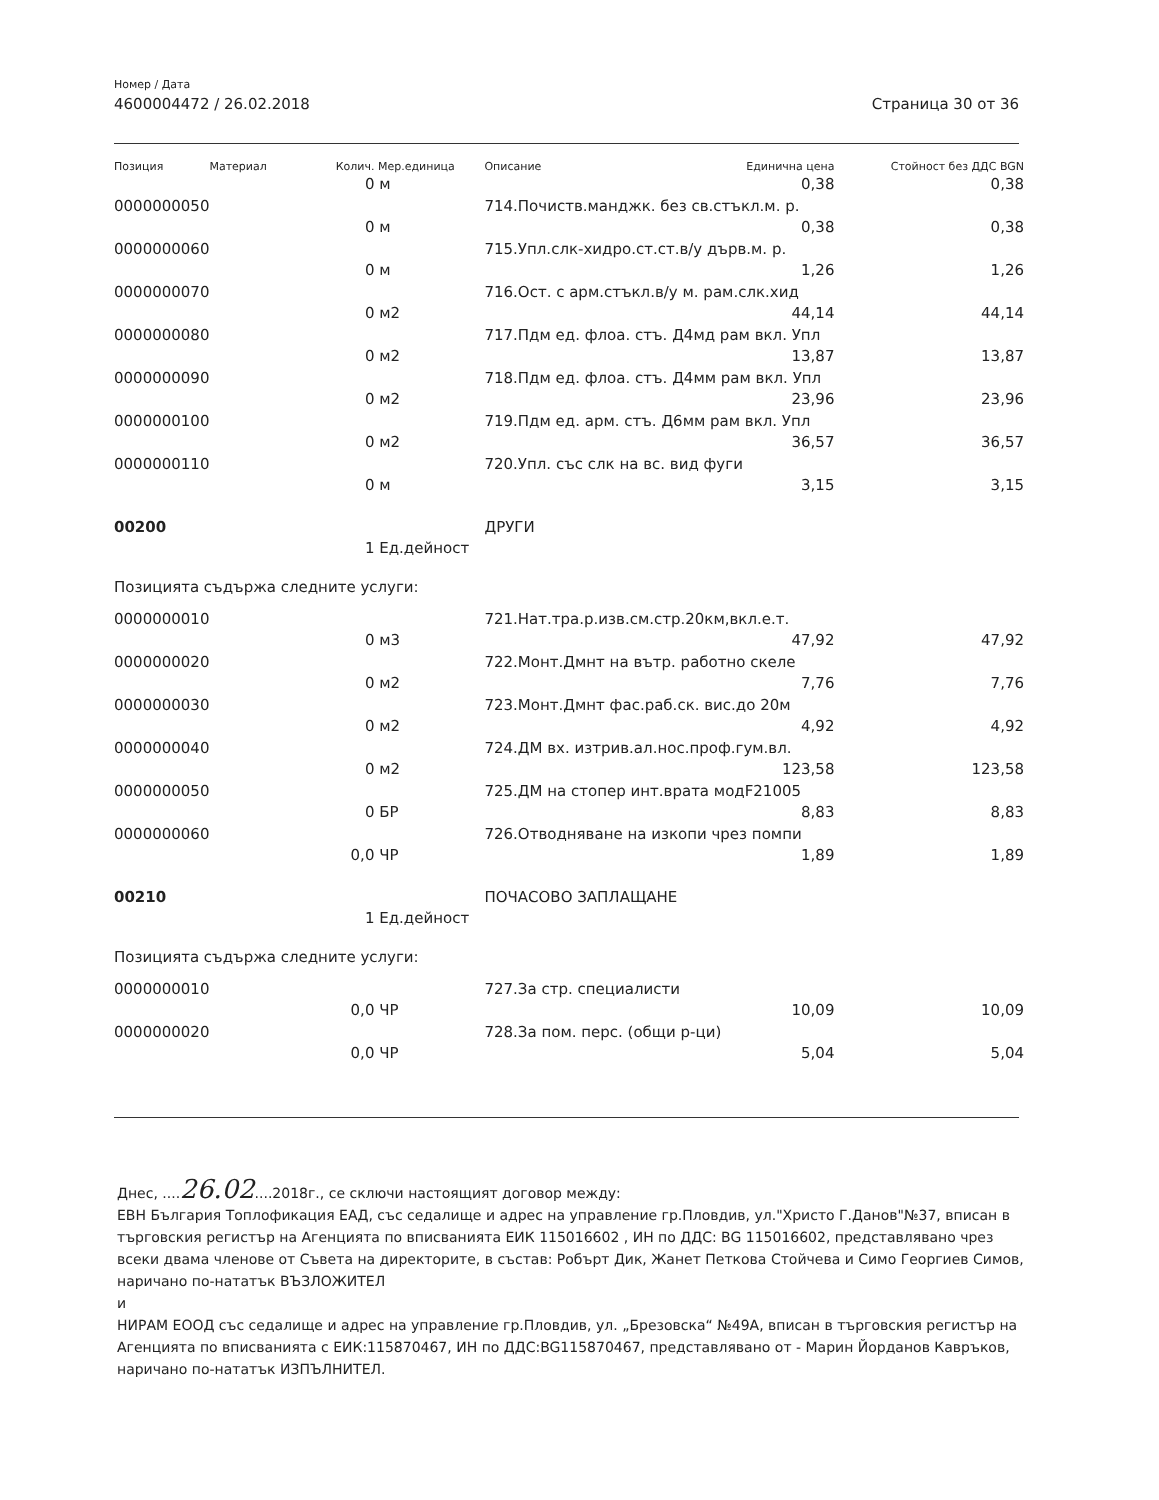Номер / Дата
4600004472 / 26.02.2018 Страница 30 от 36
| Позиция | Материал | Колич. | Мер.единица | Описание | Единична цена | Стойност без ДДС BGN |
| --- | --- | --- | --- | --- | --- | --- |
| | | 0 | м | | 0,38 | 0,38 |
| 0000000050 | | | | 714.Почиств.манджк. без св.стъкл.м. р. | | |
| | | 0 | м | | 0,38 | 0,38 |
| 0000000060 | | | | 715.Упл.слк-хидро.ст.ст.в/у дърв.м. р. | | |
| | | 0 | м | | 1,26 | 1,26 |
| 0000000070 | | | | 716.Ост. с арм.стъкл.в/у м. рам.слк.хид | | |
| | | 0 | м2 | | 44,14 | 44,14 |
| 0000000080 | | | | 717.Пдм ед. флоа. стъ. Д4мд рам вкл. Упл | | |
| | | 0 | м2 | | 13,87 | 13,87 |
| 0000000090 | | | | 718.Пдм ед. флоа. стъ. Д4мм рам вкл. Упл | | |
| | | 0 | м2 | | 23,96 | 23,96 |
| 0000000100 | | | | 719.Пдм ед. арм. стъ. Д6мм рам вкл. Упл | | |
| | | 0 | м2 | | 36,57 | 36,57 |
| 0000000110 | | | | 720.Упл. със слк на вс. вид фуги | | |
| | | 0 | м | | 3,15 | 3,15 |
| 00200 | | | | ДРУГИ | | |
| | | 1 | Ед.дейност | | | |
| Позицията съдържа следните услуги: | | | | | | |
| 0000000010 | | | | 721.Нат.тра.р.изв.см.стр.20км,вкл.е.т. | | |
| | | 0 | м3 | | 47,92 | 47,92 |
| 0000000020 | | | | 722.Монт.Дмнт на вътр. работно скеле | | |
| | | 0 | м2 | | 7,76 | 7,76 |
| 0000000030 | | | | 723.Монт.Дмнт фас.раб.ск. вис.до 20м | | |
| | | 0 | м2 | | 4,92 | 4,92 |
| 0000000040 | | | | 724.ДМ вх. изтрив.ал.нос.проф.гум.вл. | | |
| | | 0 | м2 | | 123,58 | 123,58 |
| 0000000050 | | | | 725.ДМ на стопер инт.врата модF21005 | | |
| | | 0 | БР | | 8,83 | 8,83 |
| 0000000060 | | | | 726.Отводняване на изкопи чрез помпи | | |
| | | 0,0 | ЧР | | 1,89 | 1,89 |
| 00210 | | | | ПОЧАСОВО ЗАПЛАЩАНЕ | | |
| | | 1 | Ед.дейност | | | |
| Позицията съдържа следните услуги: | | | | | | |
| 0000000010 | | | | 727.За стр. специалисти | | |
| | | 0,0 | ЧР | | 10,09 | 10,09 |
| 0000000020 | | | | 728.За пом. перс. (общи р-ци) | | |
| | | 0,0 | ЧР | | 5,04 | 5,04 |
Днес, ....26.02....2018г., се сключи настоящият договор между:
ЕВН България Топлофикация ЕАД, със седалище и адрес на управление гр.Пловдив, ул."Христо Г.Данов"№37, вписан в търговския регистър на Агенцията по вписванията ЕИК 115016602 , ИН по ДДС: BG 115016602, представлявано чрез всеки двама членове от Съвета на директорите, в състав: Робърт Дик, Жанет Петкова Стойчева и Симо Георгиев Симов, наричано по-нататък ВЪЗЛОЖИТЕЛ
и
НИРАМ ЕООД със седалище и адрес на управление гр.Пловдив, ул. „Брезовска“ №49А, вписан в търговския регистър на Агенцията по вписванията с ЕИК:115870467, ИН по ДДС:BG115870467, представлявано от - Марин Йорданов Кавръков, наричано по-нататък ИЗПЪЛНИТЕЛ.